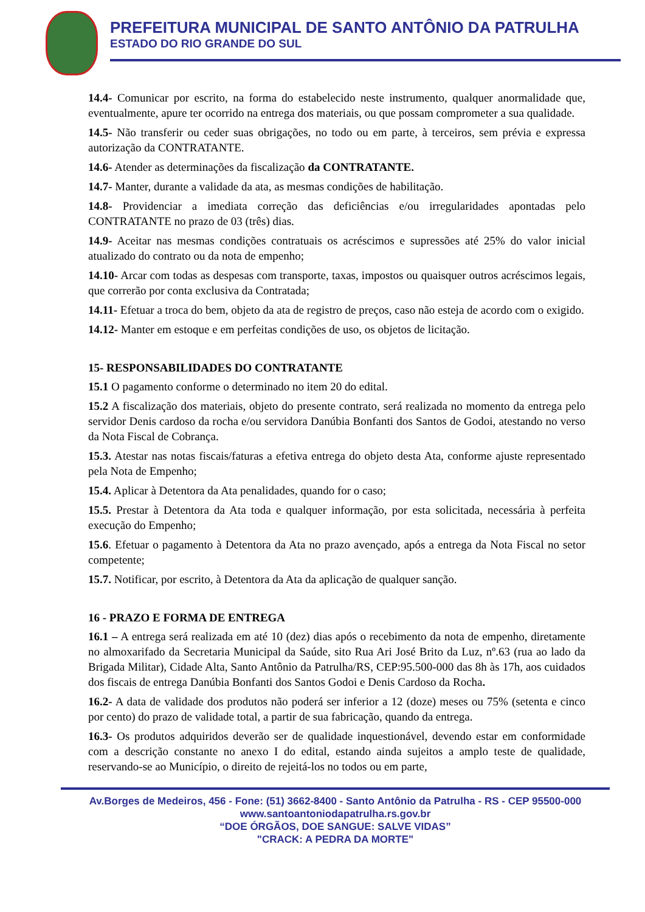PREFEITURA MUNICIPAL DE SANTO ANTÔNIO DA PATRULHA
ESTADO DO RIO GRANDE DO SUL
14.4- Comunicar por escrito, na forma do estabelecido neste instrumento, qualquer anormalidade que, eventualmente, apure ter ocorrido na entrega dos materiais, ou que possam comprometer a sua qualidade.
14.5- Não transferir ou ceder suas obrigações, no todo ou em parte, à terceiros, sem prévia e expressa autorização da CONTRATANTE.
14.6- Atender as determinações da fiscalização da CONTRATANTE.
14.7- Manter, durante a validade da ata, as mesmas condições de habilitação.
14.8- Providenciar a imediata correção das deficiências e/ou irregularidades apontadas pelo CONTRATANTE no prazo de 03 (três) dias.
14.9- Aceitar nas mesmas condições contratuais os acréscimos e supressões até 25% do valor inicial atualizado do contrato ou da nota de empenho;
14.10- Arcar com todas as despesas com transporte, taxas, impostos ou quaisquer outros acréscimos legais, que correrão por conta exclusiva da Contratada;
14.11- Efetuar a troca do bem, objeto da ata de registro de preços, caso não esteja de acordo com o exigido.
14.12- Manter em estoque e em perfeitas condições de uso, os objetos de licitação.
15- RESPONSABILIDADES DO CONTRATANTE
15.1 O pagamento conforme o determinado no item 20 do edital.
15.2 A fiscalização dos materiais, objeto do presente contrato, será realizada no momento da entrega pelo servidor Denis cardoso da rocha e/ou servidora Danúbia Bonfanti dos Santos de Godoi, atestando no verso da Nota Fiscal de Cobrança.
15.3. Atestar nas notas fiscais/faturas a efetiva entrega do objeto desta Ata, conforme ajuste representado pela Nota de Empenho;
15.4. Aplicar à Detentora da Ata penalidades, quando for o caso;
15.5. Prestar à Detentora da Ata toda e qualquer informação, por esta solicitada, necessária à perfeita execução do Empenho;
15.6. Efetuar o pagamento à Detentora da Ata no prazo avençado, após a entrega da Nota Fiscal no setor competente;
15.7. Notificar, por escrito, à Detentora da Ata da aplicação de qualquer sanção.
16 - PRAZO E FORMA DE ENTREGA
16.1 – A entrega será realizada em até 10 (dez) dias após o recebimento da nota de empenho, diretamente no almoxarifado da Secretaria Municipal da Saúde, sito Rua Ari José Brito da Luz, nº.63 (rua ao lado da Brigada Militar), Cidade Alta, Santo Antônio da Patrulha/RS, CEP:95.500-000 das 8h às 17h, aos cuidados dos fiscais de entrega Danúbia Bonfanti dos Santos Godoi e Denis Cardoso da Rocha.
16.2- A data de validade dos produtos não poderá ser inferior a 12 (doze) meses ou 75% (setenta e cinco por cento) do prazo de validade total, a partir de sua fabricação, quando da entrega.
16.3- Os produtos adquiridos deverão ser de qualidade inquestionável, devendo estar em conformidade com a descrição constante no anexo I do edital, estando ainda sujeitos a amplo teste de qualidade, reservando-se ao Município, o direito de rejeitá-los no todos ou em parte,
Av.Borges de Medeiros, 456 - Fone: (51) 3662-8400 - Santo Antônio da Patrulha - RS - CEP 95500-000
www.santoantoniodapatrulha.rs.gov.br
“DOE ÓRGÃOS, DOE SANGUE: SALVE VIDAS”
"CRACK: A PEDRA DA MORTE"